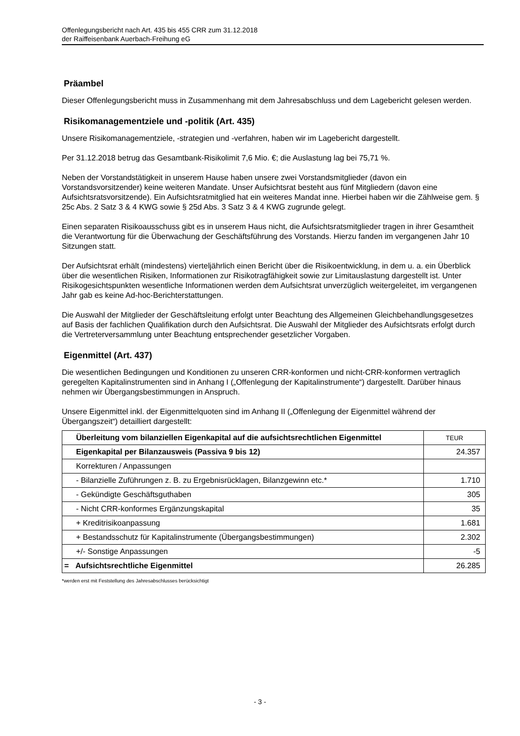Offenlegungsbericht nach Art. 435 bis 455 CRR zum 31.12.2018
der Raiffeisenbank Auerbach-Freihung eG
Präambel
Dieser Offenlegungsbericht muss in Zusammenhang mit dem Jahresabschluss und dem Lagebericht gelesen werden.
Risikomanagementziele und -politik (Art. 435)
Unsere Risikomanagementziele, -strategien und -verfahren, haben wir im Lagebericht dargestellt.
Per 31.12.2018 betrug das Gesamtbank-Risikolimit 7,6 Mio. €; die Auslastung lag bei 75,71 %.
Neben der Vorstandstätigkeit in unserem Hause haben unsere zwei Vorstandsmitglieder (davon ein Vorstandsvorsitzender) keine weiteren Mandate. Unser Aufsichtsrat besteht aus fünf Mitgliedern (davon eine Aufsichtsratsvorsitzende). Ein Aufsichtsratmitglied hat ein weiteres Mandat inne. Hierbei haben wir die Zählweise gem. § 25c Abs. 2 Satz 3 & 4 KWG sowie § 25d Abs. 3 Satz 3 & 4 KWG zugrunde gelegt.
Einen separaten Risikoausschuss gibt es in unserem Haus nicht, die Aufsichtsratsmitglieder tragen in ihrer Gesamtheit die Verantwortung für die Überwachung der Geschäftsführung des Vorstands. Hierzu fanden im vergangenen Jahr 10 Sitzungen statt.
Der Aufsichtsrat erhält (mindestens) vierteljährlich einen Bericht über die Risikoentwicklung, in dem u. a. ein Überblick über die wesentlichen Risiken, Informationen zur Risikotragfähigkeit sowie zur Limitauslastung dargestellt ist. Unter Risikogesichtspunkten wesentliche Informationen werden dem Aufsichtsrat unverzüglich weitergeleitet, im vergangenen Jahr gab es keine Ad-hoc-Berichterstattungen.
Die Auswahl der Mitglieder der Geschäftsleitung erfolgt unter Beachtung des Allgemeinen Gleichbehandlungsgesetzes auf Basis der fachlichen Qualifikation durch den Aufsichtsrat. Die Auswahl der Mitglieder des Aufsichtsrats erfolgt durch die Vertreterversammlung unter Beachtung entsprechender gesetzlicher Vorgaben.
Eigenmittel (Art. 437)
Die wesentlichen Bedingungen und Konditionen zu unseren CRR-konformen und nicht-CRR-konformen vertraglich geregelten Kapitalinstrumenten sind in Anhang I („Offenlegung der Kapitalinstrumente“) dargestellt. Darüber hinaus nehmen wir Übergangsbestimmungen in Anspruch.
Unsere Eigenmittel inkl. der Eigenmittelquoten sind im Anhang II („Offenlegung der Eigenmittel während der Übergangszeit“) detailliert dargestellt:
| Überleitung vom bilanziellen Eigenkapital auf die aufsichtsrechtlichen Eigenmittel | TEUR |
| Eigenkapital per Bilanzausweis (Passiva 9 bis 12) | 24.357 |
| Korrekturen / Anpassungen | |
| - Bilanzielle Zuführungen z. B. zu Ergebnisrücklagen, Bilanzgewinn etc.* | 1.710 |
| - Gekündigte Geschäftsguthaben | 305 |
| - Nicht CRR-konformes Ergänzungskapital | 35 |
| + Kreditrisikoanpassung | 1.681 |
| + Bestandsschutz für Kapitalinstrumente (Übergangsbestimmungen) | 2.302 |
| +/- Sonstige Anpassungen | -5 |
| = Aufsichtsrechtliche Eigenmittel | 26.285 |
*werden erst mit Feststellung des Jahresabschlusses berücksichtigt
- 3 -